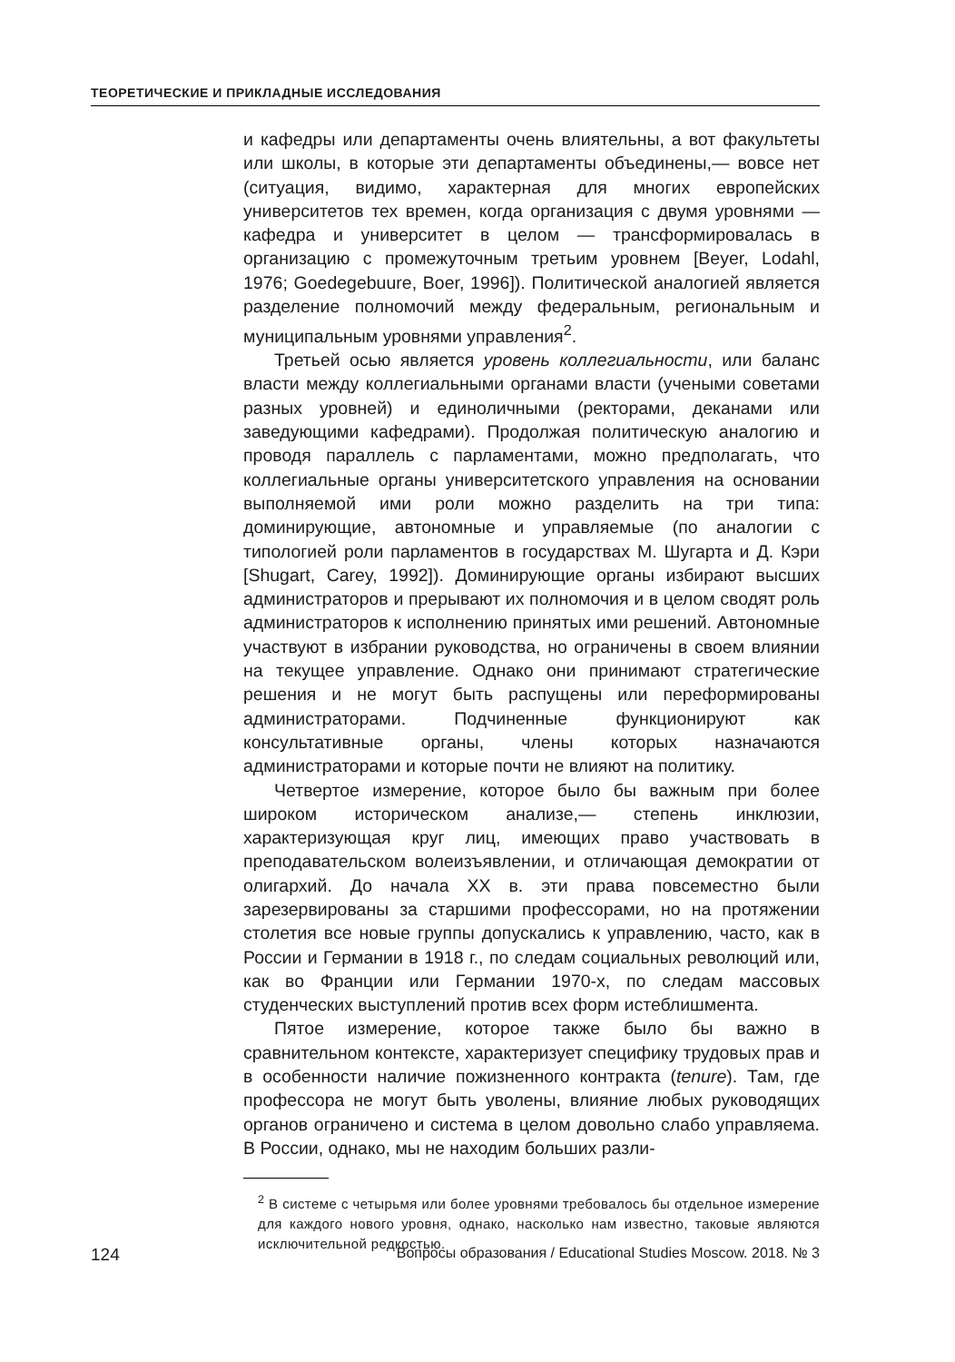ТЕОРЕТИЧЕСКИЕ И ПРИКЛАДНЫЕ ИССЛЕДОВАНИЯ
и кафедры или департаменты очень влиятельны, а вот факультеты или школы, в которые эти департаменты объединены,— вовсе нет (ситуация, видимо, характерная для многих европейских университетов тех времен, когда организация с двумя уровнями — кафедра и университет в целом — трансформировалась в организацию с промежуточным третьим уровнем [Beyer, Lodahl, 1976; Goedegebuure, Boer, 1996]). Политической аналогией является разделение полномочий между федеральным, региональным и муниципальным уровнями управления<sup>2</sup>.
Третьей осью является уровень коллегиальности, или баланс власти между коллегиальными органами власти (учеными советами разных уровней) и единоличными (ректорами, деканами или заведующими кафедрами). Продолжая политическую аналогию и проводя параллель с парламентами, можно предполагать, что коллегиальные органы университетского управления на основании выполняемой ими роли можно разделить на три типа: доминирующие, автономные и управляемые (по аналогии с типологией роли парламентов в государствах М. Шугарта и Д. Кэри [Shugart, Carey, 1992]). Доминирующие органы избирают высших администраторов и прерывают их полномочия и в целом сводят роль администраторов к исполнению принятых ими решений. Автономные участвуют в избрании руководства, но ограничены в своем влиянии на текущее управление. Однако они принимают стратегические решения и не могут быть распущены или переформированы администраторами. Подчиненные функционируют как консультативные органы, члены которых назначаются администраторами и которые почти не влияют на политику.
Четвертое измерение, которое было бы важным при более широком историческом анализе,— степень инклюзии, характеризующая круг лиц, имеющих право участвовать в преподавательском волеизъявлении, и отличающая демократии от олигархий. До начала XX в. эти права повсеместно были зарезервированы за старшими профессорами, но на протяжении столетия все новые группы допускались к управлению, часто, как в России и Германии в 1918 г., по следам социальных революций или, как во Франции или Германии 1970-х, по следам массовых студенческих выступлений против всех форм истеблишмента.
Пятое измерение, которое также было бы важно в сравнительном контексте, характеризует специфику трудовых прав и в особенности наличие пожизненного контракта (tenure). Там, где профессора не могут быть уволены, влияние любых руководящих органов ограничено и система в целом довольно слабо управляема. В России, однако, мы не находим больших разли-
<sup>2</sup> В системе с четырьмя или более уровнями требовалось бы отдельное измерение для каждого нового уровня, однако, насколько нам известно, таковые являются исключительной редкостью.
124 Вопросы образования / Educational Studies Moscow. 2018. № 3